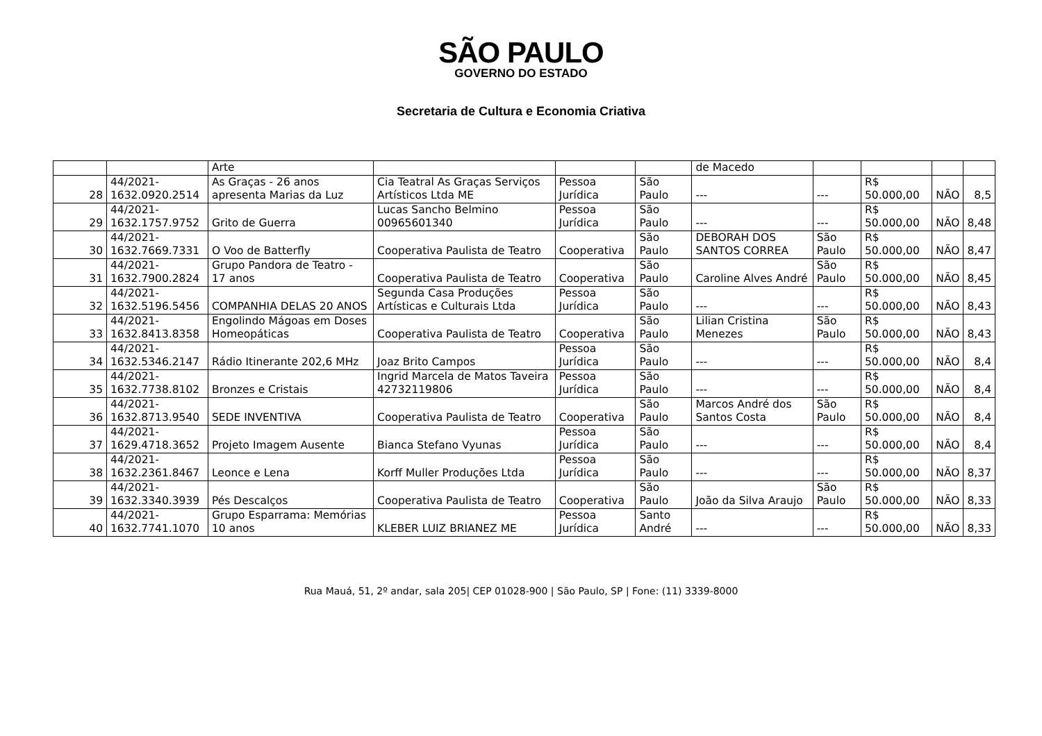SÃO PAULO
GOVERNO DO ESTADO
Secretaria de Cultura e Economia Criativa
| | | Arte | | | | de Macedo | | | | |
| 28 | 44/2021- 1632.0920.2514 | As Graças - 26 anos apresenta Marias da Luz | Cia Teatral As Graças Serviços Artísticos Ltda ME | Pessoa Jurídica | São Paulo | --- | --- | R$ 50.000,00 | NÃO | 8,5 |
| 29 | 44/2021- 1632.1757.9752 | Grito de Guerra | Lucas Sancho Belmino 00965601340 | Pessoa Jurídica | São Paulo | --- | --- | R$ 50.000,00 | NÃO | 8,48 |
| 30 | 44/2021- 1632.7669.7331 | O Voo de Batterfly | Cooperativa Paulista de Teatro | Cooperativa | São Paulo | DEBORAH DOS SANTOS CORREA | São Paulo | R$ 50.000,00 | NÃO | 8,47 |
| 31 | 44/2021- 1632.7900.2824 | Grupo Pandora de Teatro - 17 anos | Cooperativa Paulista de Teatro | Cooperativa | São Paulo | Caroline Alves André | São Paulo | R$ 50.000,00 | NÃO | 8,45 |
| 32 | 44/2021- 1632.5196.5456 | COMPANHIA DELAS 20 ANOS | Segunda Casa Produções Artísticas e Culturais Ltda | Pessoa Jurídica | São Paulo | --- | --- | R$ 50.000,00 | NÃO | 8,43 |
| 33 | 44/2021- 1632.8413.8358 | Engolindo Mágoas em Doses Homeopáticas | Cooperativa Paulista de Teatro | Cooperativa | São Paulo | Lilian Cristina Menezes | São Paulo | R$ 50.000,00 | NÃO | 8,43 |
| 34 | 44/2021- 1632.5346.2147 | Rádio Itinerante 202,6 MHz | Joaz Brito Campos | Pessoa Jurídica | São Paulo | --- | --- | R$ 50.000,00 | NÃO | 8,4 |
| 35 | 44/2021- 1632.7738.8102 | Bronzes e Cristais | Ingrid Marcela de Matos Taveira 42732119806 | Pessoa Jurídica | São Paulo | --- | --- | R$ 50.000,00 | NÃO | 8,4 |
| 36 | 44/2021- 1632.8713.9540 | SEDE INVENTIVA | Cooperativa Paulista de Teatro | Cooperativa | São Paulo | Marcos André dos Santos Costa | São Paulo | R$ 50.000,00 | NÃO | 8,4 |
| 37 | 44/2021- 1629.4718.3652 | Projeto Imagem Ausente | Bianca Stefano Vyunas | Pessoa Jurídica | São Paulo | --- | --- | R$ 50.000,00 | NÃO | 8,4 |
| 38 | 44/2021- 1632.2361.8467 | Leonce e Lena | Korff Muller Produções Ltda | Pessoa Jurídica | São Paulo | --- | --- | R$ 50.000,00 | NÃO | 8,37 |
| 39 | 44/2021- 1632.3340.3939 | Pés Descalços | Cooperativa Paulista de Teatro | Cooperativa | São Paulo | João da Silva Araujo | São Paulo | R$ 50.000,00 | NÃO | 8,33 |
| 40 | 44/2021- 1632.7741.1070 | Grupo Esparrama: Memórias 10 anos | KLEBER LUIZ BRIANEZ ME | Pessoa Jurídica | Santo André | --- | --- | R$ 50.000,00 | NÃO | 8,33 |
Rua Mauá, 51, 2º andar, sala 205| CEP 01028-900 | São Paulo, SP | Fone: (11) 3339-8000